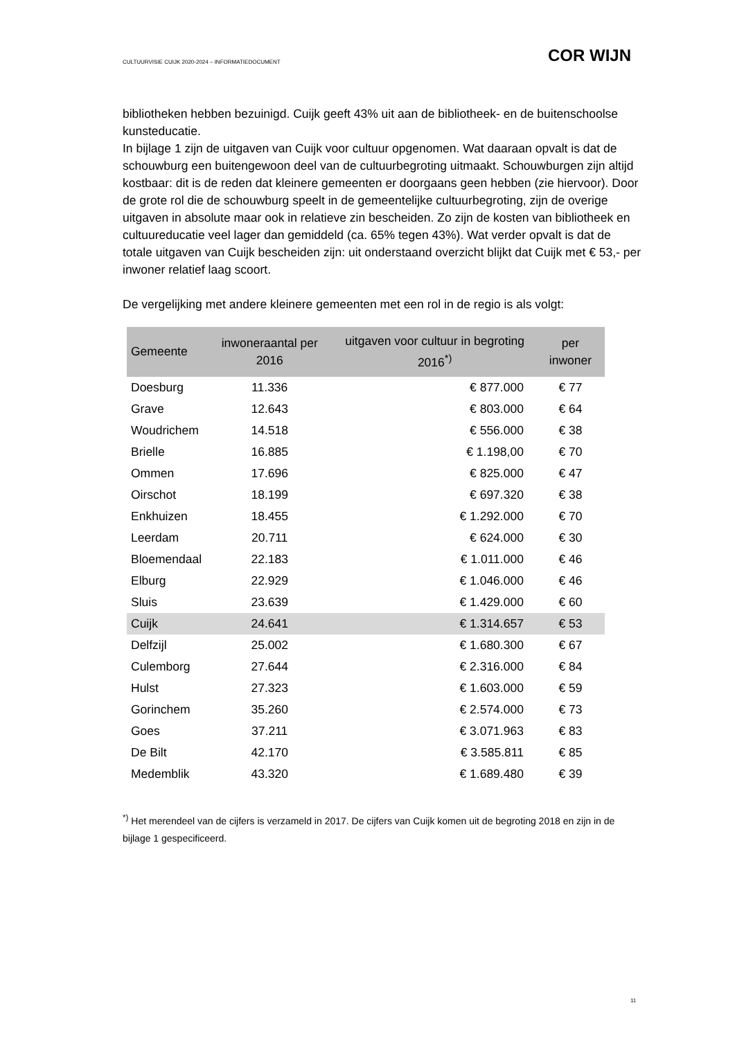CULTUURVISIE CUIJK 2020-2024 – INFORMATIEDOCUMENT COR WIJN
bibliotheken hebben bezuinigd. Cuijk geeft 43% uit aan de bibliotheek- en de buitenschoolse kunsteducatie.
In bijlage 1 zijn de uitgaven van Cuijk voor cultuur opgenomen. Wat daaraan opvalt is dat de schouwburg een buitengewoon deel van de cultuurbegroting uitmaakt. Schouwburgen zijn altijd kostbaar: dit is de reden dat kleinere gemeenten er doorgaans geen hebben (zie hiervoor). Door de grote rol die de schouwburg speelt in de gemeentelijke cultuurbegroting, zijn de overige uitgaven in absolute maar ook in relatieve zin bescheiden. Zo zijn de kosten van bibliotheek en cultuureducatie veel lager dan gemiddeld (ca. 65% tegen 43%). Wat verder opvalt is dat de totale uitgaven van Cuijk bescheiden zijn: uit onderstaand overzicht blijkt dat Cuijk met € 53,- per inwoner relatief laag scoort.
De vergelijking met andere kleinere gemeenten met een rol in de regio is als volgt:
| Gemeente | inwoneraantal per 2016 | uitgaven voor cultuur in begroting 2016<sup>*)</sup> | per inwoner |
| --- | --- | --- | --- |
| Doesburg | 11.336 | € 877.000 | € 77 |
| Grave | 12.643 | € 803.000 | € 64 |
| Woudrichem | 14.518 | € 556.000 | € 38 |
| Brielle | 16.885 | € 1.198,00 | € 70 |
| Ommen | 17.696 | € 825.000 | € 47 |
| Oirschot | 18.199 | € 697.320 | € 38 |
| Enkhuizen | 18.455 | € 1.292.000 | € 70 |
| Leerdam | 20.711 | € 624.000 | € 30 |
| Bloemendaal | 22.183 | € 1.011.000 | € 46 |
| Elburg | 22.929 | € 1.046.000 | € 46 |
| Sluis | 23.639 | € 1.429.000 | € 60 |
| Cuijk | 24.641 | € 1.314.657 | € 53 |
| Delfzijl | 25.002 | € 1.680.300 | € 67 |
| Culemborg | 27.644 | € 2.316.000 | € 84 |
| Hulst | 27.323 | € 1.603.000 | € 59 |
| Gorinchem | 35.260 | € 2.574.000 | € 73 |
| Goes | 37.211 | € 3.071.963 | € 83 |
| De Bilt | 42.170 | € 3.585.811 | € 85 |
| Medemblik | 43.320 | € 1.689.480 | € 39 |
<sup>*)</sup> Het merendeel van de cijfers is verzameld in 2017. De cijfers van Cuijk komen uit de begroting 2018 en zijn in de bijlage 1 gespecificeerd.
11